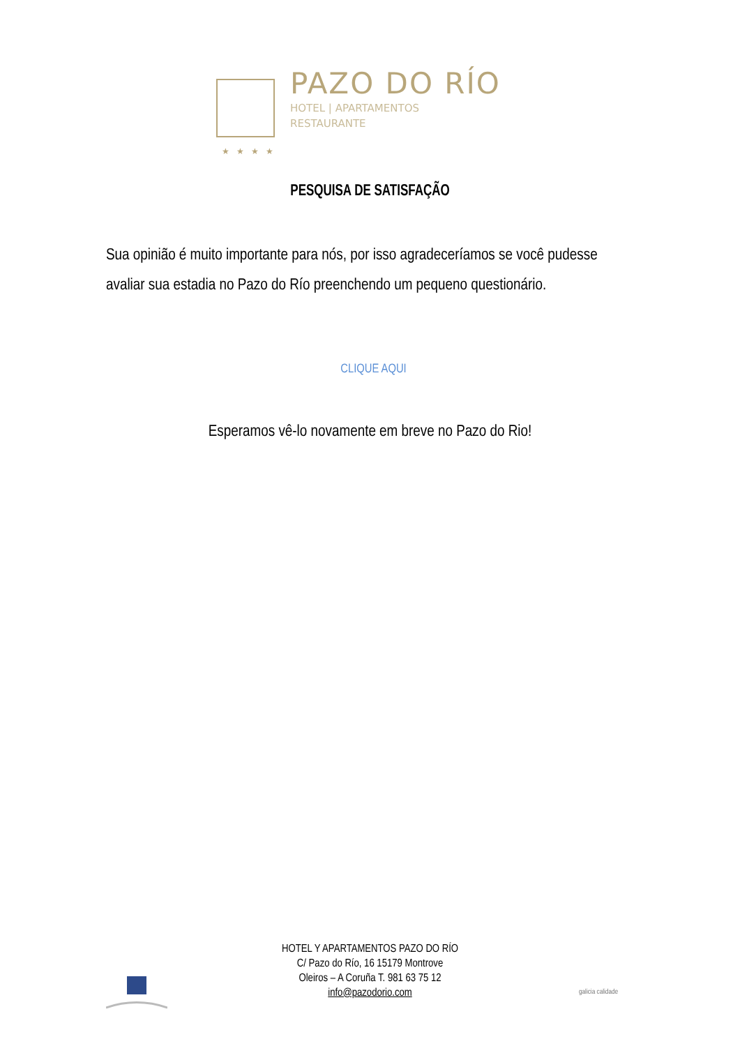PAZO DO RÍO
HOTEL | APARTAMENTOS
RESTAURANTE
★★★★
PESQUISA DE SATISFAÇÃO
Sua opinião é muito importante para nós, por isso agradeceríamos se você pudesse avaliar sua estadia no Pazo do Río preenchendo um pequeno questionário.
CLIQUE AQUI
Esperamos vê-lo novamente em breve no Pazo do Rio!
HOTEL Y APARTAMENTOS PAZO DO RÍO
C/ Pazo do Río, 16 15179 Montrove
Oleiros – A Coruña T. 981 63 75 12
info@pazodorio.com
galicia calidade